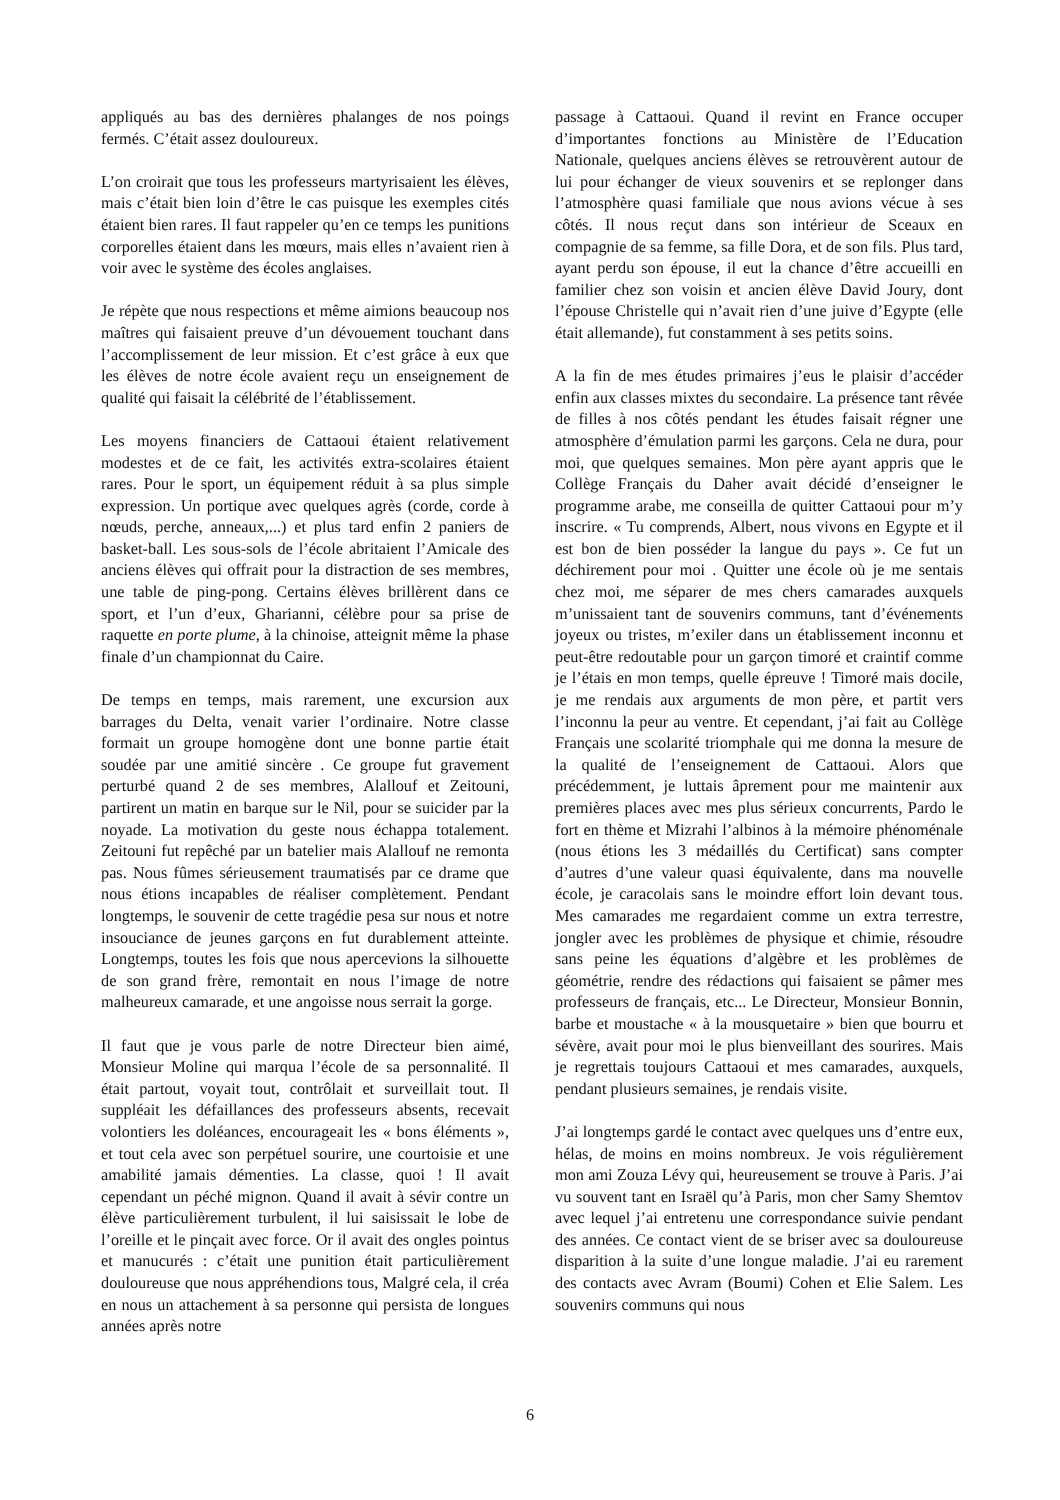appliqués au bas des dernières phalanges de nos poings fermés. C’était assez douloureux.
L’on croirait que tous les professeurs martyrisaient les élèves, mais c’était bien loin d’être le cas puisque les exemples cités étaient bien rares. Il faut rappeler qu’en ce temps les punitions corporelles étaient dans les mœurs, mais elles n’avaient rien à voir avec le système des écoles anglaises.
Je répète que nous respections et même aimions beaucoup nos maîtres qui faisaient preuve d’un dévouement touchant dans l’accomplissement de leur mission. Et c’est grâce à eux que les élèves de notre école avaient reçu un enseignement de qualité qui faisait la célébrité de l’établissement.
Les moyens financiers de Cattaoui étaient relativement modestes et de ce fait, les activités extra-scolaires étaient rares. Pour le sport, un équipement réduit à sa plus simple expression. Un portique avec quelques agrès (corde, corde à nœuds, perche, anneaux,...) et plus tard enfin 2 paniers de basket-ball. Les sous-sols de l’école abritaient l’Amicale des anciens élèves qui offrait pour la distraction de ses membres, une table de ping-pong. Certains élèves brillèrent dans ce sport, et l’un d’eux, Gharianni, célèbre pour sa prise de raquette en porte plume, à la chinoise, atteignit même la phase finale d’un championnat du Caire.
De temps en temps, mais rarement, une excursion aux barrages du Delta, venait varier l’ordinaire. Notre classe formait un groupe homogène dont une bonne partie était soudée par une amitié sincère . Ce groupe fut gravement perturbé quand 2 de ses membres, Alallouf et Zeitouni, partirent un matin en barque sur le Nil, pour se suicider par la noyade. La motivation du geste nous échappa totalement. Zeitouni fut repêché par un batelier mais Alallouf ne remonta pas. Nous fûmes sérieusement traumatisés par ce drame que nous étions incapables de réaliser complètement. Pendant longtemps, le souvenir de cette tragédie pesa sur nous et notre insouciance de jeunes garçons en fut durablement atteinte. Longtemps, toutes les fois que nous apercevions la silhouette de son grand frère, remontait en nous l’image de notre malheureux camarade, et une angoisse nous serrait la gorge.
Il faut que je vous parle de notre Directeur bien aimé, Monsieur Moline qui marqua l’école de sa personnalité. Il était partout, voyait tout, contrôlait et surveillait tout. Il suppléait les défaillances des professeurs absents, recevait volontiers les doléances, encourageait les « bons éléments », et tout cela avec son perpétuel sourire, une courtoisie et une amabilité jamais démenties. La classe, quoi ! Il avait cependant un péché mignon. Quand il avait à sévir contre un élève particulièrement turbulent, il lui saisissait le lobe de l’oreille et le pinçait avec force. Or il avait des ongles pointus et manucurés : c’était une punition était particulièrement douloureuse que nous appréhendions tous, Malgré cela, il créa en nous un attachement à sa personne qui persista de longues années après notre
passage à Cattaoui. Quand il revint en France occuper d’importantes fonctions au Ministère de l’Education Nationale, quelques anciens élèves se retrouvèrent autour de lui pour échanger de vieux souvenirs et se replonger dans l’atmosphère quasi familiale que nous avions vécue à ses côtés. Il nous reçut dans son intérieur de Sceaux en compagnie de sa femme, sa fille Dora, et de son fils. Plus tard, ayant perdu son épouse, il eut la chance d’être accueilli en familier chez son voisin et ancien élève David Joury, dont l’épouse Christelle qui n’avait rien d’une juive d’Egypte (elle était allemande), fut constamment à ses petits soins.
A la fin de mes études primaires j’eus le plaisir d’accéder enfin aux classes mixtes du secondaire. La présence tant rêvée de filles à nos côtés pendant les études faisait régner une atmosphère d’émulation parmi les garçons. Cela ne dura, pour moi, que quelques semaines. Mon père ayant appris que le Collège Français du Daher avait décidé d’enseigner le programme arabe, me conseilla de quitter Cattaoui pour m’y inscrire. « Tu comprends, Albert, nous vivons en Egypte et il est bon de bien posséder la langue du pays ». Ce fut un déchirement pour moi . Quitter une école où je me sentais chez moi, me séparer de mes chers camarades auxquels m’unissaient tant de souvenirs communs, tant d’événements joyeux ou tristes, m’exiler dans un établissement inconnu et peut-être redoutable pour un garçon timoré et craintif comme je l’étais en mon temps, quelle épreuve ! Timoré mais docile, je me rendais aux arguments de mon père, et partit vers l’inconnu la peur au ventre. Et cependant, j’ai fait au Collège Français une scolarité triomphale qui me donna la mesure de la qualité de l’enseignement de Cattaoui. Alors que précédemment, je luttais âprement pour me maintenir aux premières places avec mes plus sérieux concurrents, Pardo le fort en thème et Mizrahi l’albinos à la mémoire phénoménale (nous étions les 3 médaillés du Certificat) sans compter d’autres d’une valeur quasi équivalente, dans ma nouvelle école, je caracolais sans le moindre effort loin devant tous. Mes camarades me regardaient comme un extra terrestre, jongler avec les problèmes de physique et chimie, résoudre sans peine les équations d’algèbre et les problèmes de géométrie, rendre des rédactions qui faisaient se pâmer mes professeurs de français, etc... Le Directeur, Monsieur Bonnin, barbe et moustache « à la mousquetaire » bien que bourru et sévère, avait pour moi le plus bienveillant des sourires. Mais je regrettais toujours Cattaoui et mes camarades, auxquels, pendant plusieurs semaines, je rendais visite.
J’ai longtemps gardé le contact avec quelques uns d’entre eux, hélas, de moins en moins nombreux. Je vois régulièrement mon ami Zouza Lévy qui, heureusement se trouve à Paris. J’ai vu souvent tant en Israël qu’à Paris, mon cher Samy Shemtov avec lequel j’ai entretenu une correspondance suivie pendant des années. Ce contact vient de se briser avec sa douloureuse disparition à la suite d’une longue maladie. J’ai eu rarement des contacts avec Avram (Boumi) Cohen et Elie Salem. Les souvenirs communs qui nous
6